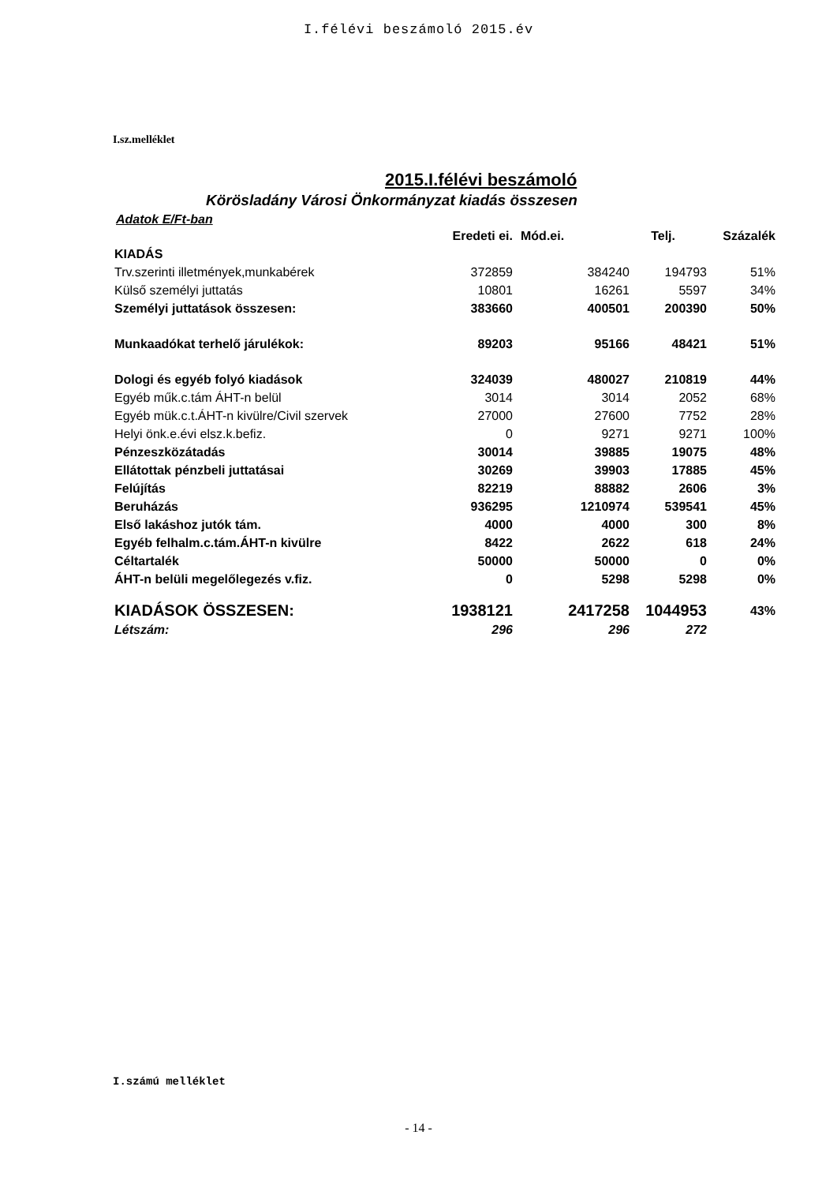I.félévi beszámoló 2015.év
I.sz.melléklet
2015.I.félévi beszámoló
Körösladány Városi Önkormányzat kiadás összesen
Adatok E/Ft-ban
| | Eredeti ei. | Mód.ei. | Telj. | Százalék |
| --- | --- | --- | --- | --- |
| KIADÁS | | | | |
| Trv.szerinti illetmények,munkabérek | 372859 | 384240 | 194793 | 51% |
| Külső személyi juttatás | 10801 | 16261 | 5597 | 34% |
| Személyi juttatások összesen: | 383660 | 400501 | 200390 | 50% |
| Munkaadókat terhelő járulékok: | 89203 | 95166 | 48421 | 51% |
| Dologi és egyéb folyó kiadások | 324039 | 480027 | 210819 | 44% |
| Egyéb műk.c.tám ÁHT-n belül | 3014 | 3014 | 2052 | 68% |
| Egyéb mük.c.t.ÁHT-n kivülre/Civil szervek | 27000 | 27600 | 7752 | 28% |
| Helyi önk.e.évi elsz.k.befiz. | 0 | 9271 | 9271 | 100% |
| Pénzeszközátadás | 30014 | 39885 | 19075 | 48% |
| Ellátottak pénzbeli juttatásai | 30269 | 39903 | 17885 | 45% |
| Felújítás | 82219 | 88882 | 2606 | 3% |
| Beruházás | 936295 | 1210974 | 539541 | 45% |
| Első lakáshoz jutók tám. | 4000 | 4000 | 300 | 8% |
| Egyéb felhalm.c.tám.ÁHT-n kivülre | 8422 | 2622 | 618 | 24% |
| Céltartalék | 50000 | 50000 | 0 | 0% |
| ÁHT-n belüli megelőlegezés v.fiz. | 0 | 5298 | 5298 | 0% |
| KIADÁSOK ÖSSZESEN: | 1938121 | 2417258 | 1044953 | 43% |
| Létszám: | 296 | 296 | 272 | |
I.számú melléklet
- 14 -